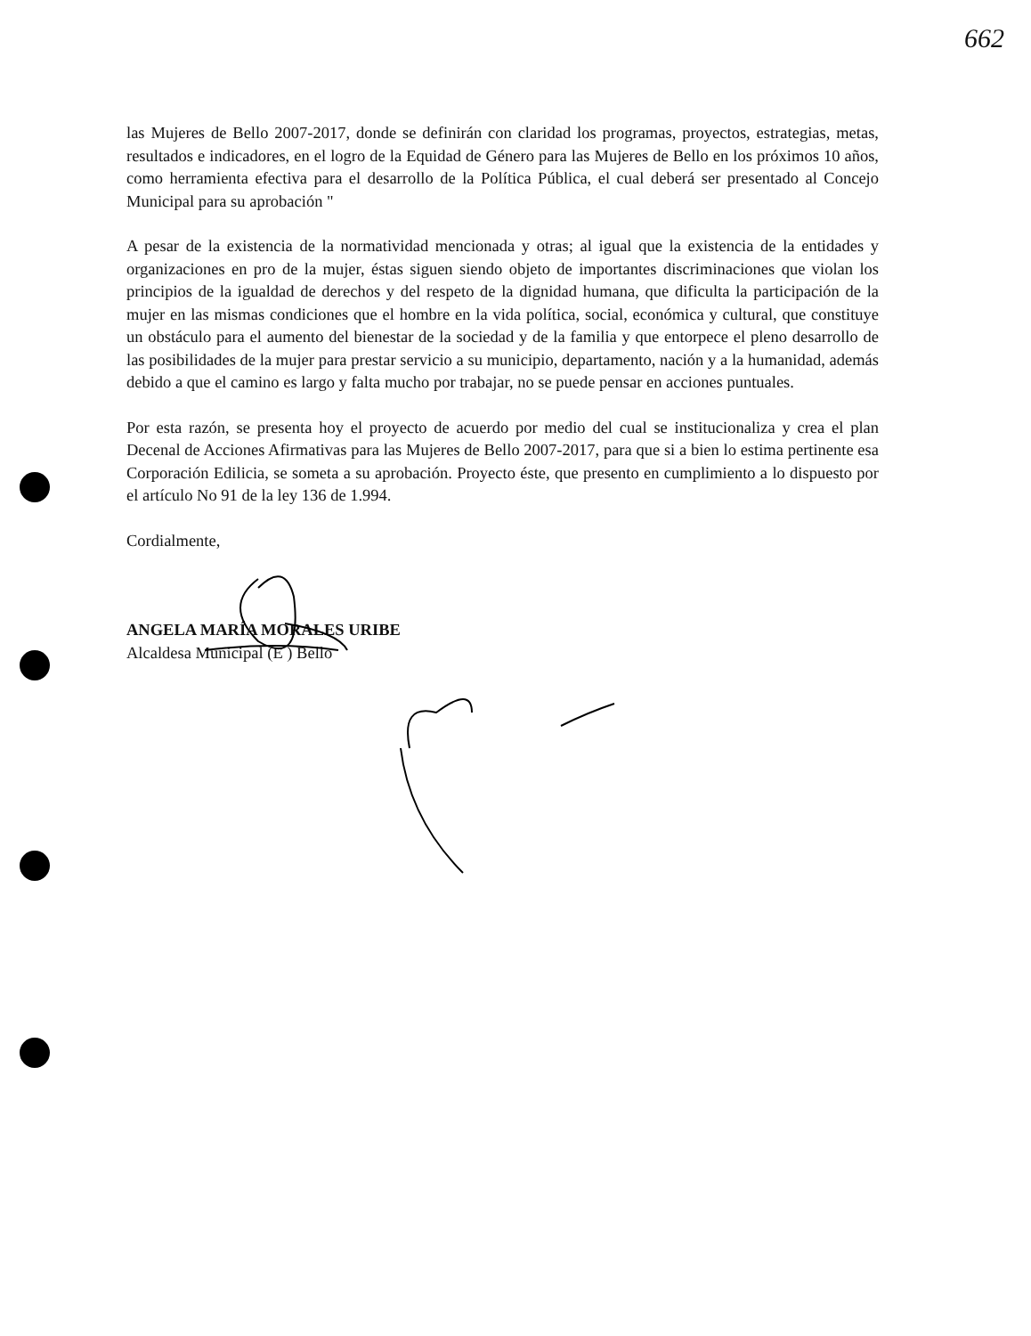662
las Mujeres de Bello 2007-2017, donde se definirán con claridad los programas, proyectos, estrategias, metas, resultados e indicadores, en el logro de la Equidad de Género para las Mujeres de Bello en los próximos 10 años, como herramienta efectiva para el desarrollo de la Política Pública, el cual deberá ser presentado al Concejo Municipal para su aprobación "
A pesar de la existencia de la normatividad mencionada y otras; al igual que la existencia de la entidades y organizaciones en pro de la mujer, éstas siguen siendo objeto de importantes discriminaciones que violan los principios de la igualdad de derechos y del respeto de la dignidad humana, que dificulta la participación de la mujer en las mismas condiciones que el hombre en la vida política, social, económica y cultural, que constituye un obstáculo para el aumento del bienestar de la sociedad y de la familia y que entorpece el pleno desarrollo de las posibilidades de la mujer para prestar servicio a su municipio, departamento, nación y a la humanidad, además debido a que el camino es largo y falta mucho por trabajar, no se puede pensar en acciones puntuales.
Por esta razón, se presenta hoy el proyecto de acuerdo por medio del cual se institucionaliza y crea el plan Decenal de Acciones Afirmativas para las Mujeres de Bello 2007-2017, para que si a bien lo estima pertinente esa Corporación Edilicia, se someta a su aprobación. Proyecto éste, que presento en cumplimiento a lo dispuesto por el artículo No 91 de la ley 136 de 1.994.
Cordialmente,
ANGELA MARÍA MORALES URIBE
Alcaldesa Municipal (E ) Bello